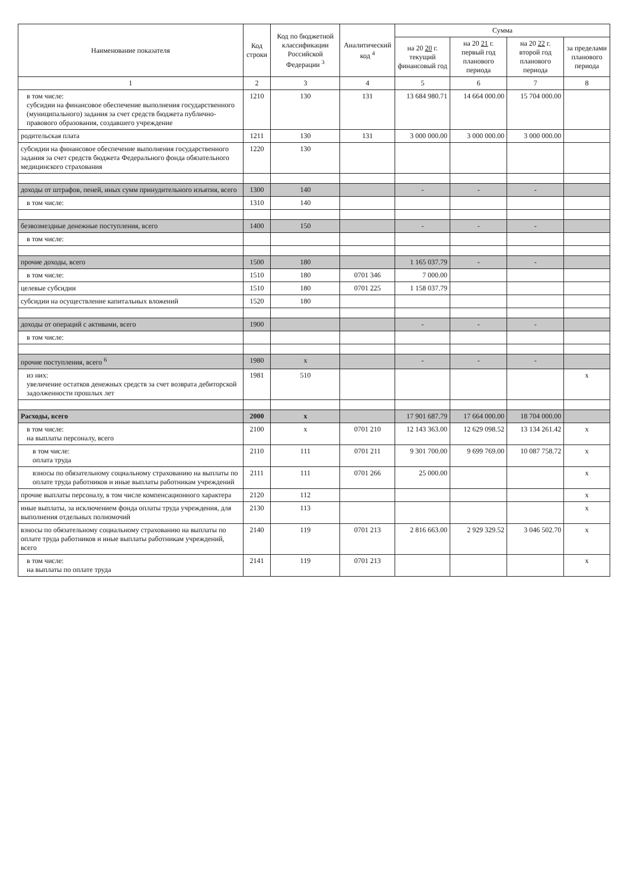| Наименование показателя | Код строки | Код по бюджетной классификации Российской Федерации <sup>3</sup> | Аналитический код <sup>4</sup> | Сумма | | | |
| --- | --- | --- | --- | --- | --- | --- | --- |
| | | | | на 20 20 г. текущий финансовый год | на 20 21 г. первый год планового периода | на 20 22 г. второй год планового периода | за пределами планового периода |
| 1 | 2 | 3 | 4 | 5 | 6 | 7 | 8 |
| в том числе: субсидии на финансовое обеспечение выполнения государственного (муниципального) задания за счет средств бюджета публично-правового образования, создавшего учреждение | 1210 | 130 | 131 | 13 684 980.71 | 14 664 000.00 | 15 704 000.00 | |
| родительская плата | 1211 | 130 | 131 | 3 000 000.00 | 3 000 000.00 | 3 000 000.00 | |
| субсидии на финансовое обеспечение выполнения государственного задания за счет средств бюджета Федерального фонда обязательного медицинского страхования | 1220 | 130 | | | | | |
| доходы от штрафов, пеней, иных сумм принудительного изъятия, всего | 1300 | 140 | | - | - | - | |
| в том числе: | 1310 | 140 | | | | | |
| безвозмездные денежные поступления, всего | 1400 | 150 | | - | - | - | |
| в том числе: | | | | | | | |
| прочие доходы, всего | 1500 | 180 | | 1 165 037.79 | - | - | |
| в том числе: | 1510 | 180 | 0701 346 | 7 000.00 | | | |
| целевые субсидии | 1510 | 180 | 0701 225 | 1 158 037.79 | | | |
| субсидии на осуществление капитальных вложений | 1520 | 180 | | | | | |
| доходы от операций с активами, всего | 1900 | | | - | - | - | |
| в том числе: | | | | | | | |
| прочие поступления, всего <sup>6</sup> | 1980 | x | | - | - | - | |
| из них: увеличение остатков денежных средств за счет возврата дебиторской задолженности прошлых лет | 1981 | 510 | | | | | x |
| Расходы, всего | 2000 | x | | 17 901 687.79 | 17 664 000.00 | 18 704 000.00 | |
| в том числе: на выплаты персоналу, всего | 2100 | x | 0701 210 | 12 143 363.00 | 12 629 098.52 | 13 134 261.42 | x |
| в том числе: оплата труда | 2110 | 111 | 0701 211 | 9 301 700.00 | 9 699 769.00 | 10 087 758.72 | x |
| взносы по обязательному социальному страхованию на выплаты по оплате труда работников и иные выплаты работникам учреждений | 2111 | 111 | 0701 266 | 25 000.00 | | | x |
| прочие выплаты персоналу, в том числе компенсационного характера | 2120 | 112 | | | | | x |
| иные выплаты, за исключением фонда оплаты труда учреждения, для выполнения отдельных полномочий | 2130 | 113 | | | | | x |
| взносы по обязательному социальному страхованию на выплаты по оплате труда работников и иные выплаты работникам учреждений, всего | 2140 | 119 | 0701 213 | 2 816 663.00 | 2 929 329.52 | 3 046 502.70 | x |
| в том числе: на выплаты по оплате труда | 2141 | 119 | 0701 213 | | | | x |